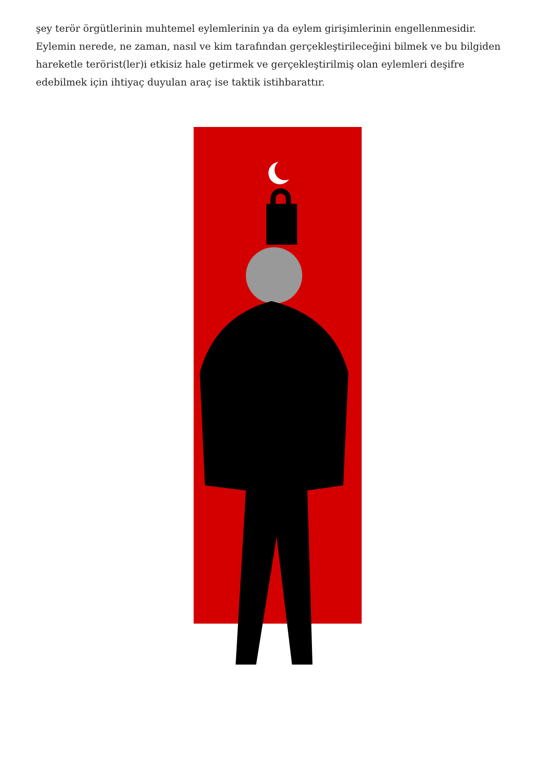şey terör örgütlerinin muhtemel eylemlerinin ya da eylem girişimlerinin engellenmesidir. Eylemin nerede, ne zaman, nasıl ve kim tarafından gerçekleştirileceğini bilmek ve bu bilgiden hareketle terörist(ler)i etkisiz hale getirmek ve gerçekleştirilmiş olan eylemleri deşifre edebilmek için ihtiyaç duyulan araç ise taktik istihbarattır.